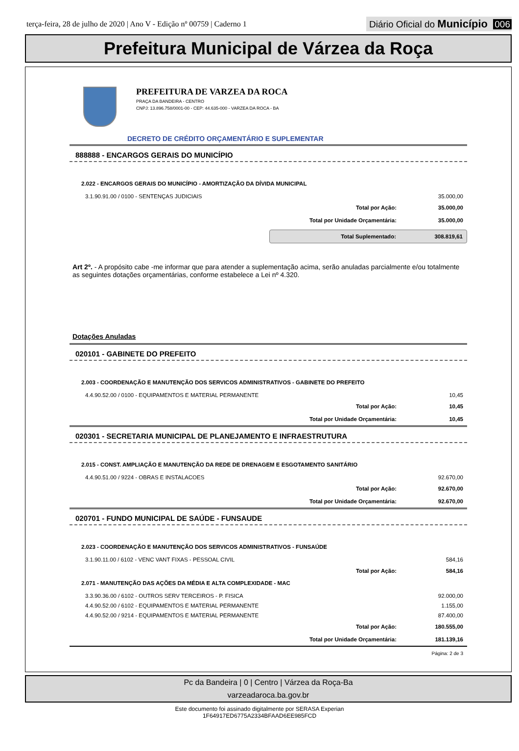terça-feira, 28 de julho de 2020 | Ano V - Edição nº 00759 | Caderno 1
Diário Oficial do Município 006
Prefeitura Municipal de Várzea da Roça
PREFEITURA DE VARZEA DA ROCA
PRAÇA DA BANDEIRA - CENTRO
CNPJ: 13.896.758/0001-00 - CEP: 44.635-000 - VARZEA DA ROCA - BA
DECRETO DE CRÉDITO ORÇAMENTÁRIO E SUPLEMENTAR
888888 - ENCARGOS GERAIS DO MUNICÍPIO
2.022 - ENCARGOS GERAIS DO MUNICÍPIO - AMORTIZAÇÃO DA DÍVIDA MUNICIPAL
| 3.1.90.91.00 / 0100 - SENTENÇAS JUDICIAIS | 35.000,00 |
| Total por Ação: | 35.000,00 |
| Total por Unidade Orçamentária: | 35.000,00 |
| Total Suplementado: | 308.819,61 |
Art 2º. - A propósito cabe -me informar que para atender a suplementação acima, serão anuladas parcialmente e/ou totalmente as seguintes dotações orçamentárias, conforme estabelece a Lei nº 4.320.
Dotações Anuladas
020101 - GABINETE DO PREFEITO
2.003 - COORDENAÇÃO E MANUTENÇÃO DOS SERVICOS ADMINISTRATIVOS - GABINETE DO PREFEITO
| 4.4.90.52.00 / 0100 - EQUIPAMENTOS E MATERIAL PERMANENTE | 10,45 |
| Total por Ação: | 10,45 |
| Total por Unidade Orçamentária: | 10,45 |
020301 - SECRETARIA MUNICIPAL DE PLANEJAMENTO E INFRAESTRUTURA
2.015 - CONST. AMPLIAÇÃO E MANUTENÇÃO DA REDE DE DRENAGEM E ESGOTAMENTO SANITÁRIO
| 4.4.90.51.00 / 9224 - OBRAS E INSTALACOES | 92.670,00 |
| Total por Ação: | 92.670,00 |
| Total por Unidade Orçamentária: | 92.670,00 |
020701 - FUNDO MUNICIPAL DE SAÚDE - FUNSAUDE
2.023 - COORDENAÇÃO E MANUTENÇÃO DOS SERVICOS ADMINISTRATIVOS - FUNSAÚDE
| 3.1.90.11.00 / 6102 - VENC VANT FIXAS - PESSOAL CIVIL | 584,16 |
| Total por Ação: | 584,16 |
2.071 - MANUTENÇÃO DAS AÇÕES DA MÉDIA E ALTA COMPLEXIDADE - MAC
| 3.3.90.36.00 / 6102 - OUTROS SERV TERCEIROS - P. FISICA | 92.000,00 |
| 4.4.90.52.00 / 6102 - EQUIPAMENTOS E MATERIAL PERMANENTE | 1.155,00 |
| 4.4.90.52.00 / 9214 - EQUIPAMENTOS E MATERIAL PERMANENTE | 87.400,00 |
| Total por Ação: | 180.555,00 |
| Total por Unidade Orçamentária: | 181.139,16 |
Página: 2 de 3
Pc da Bandeira | 0 | Centro | Várzea da Roça-Ba
varzeadaroca.ba.gov.br
Este documento foi assinado digitalmente por SERASA Experian
1F64917ED6775A2334BFAAD6EE985FCD